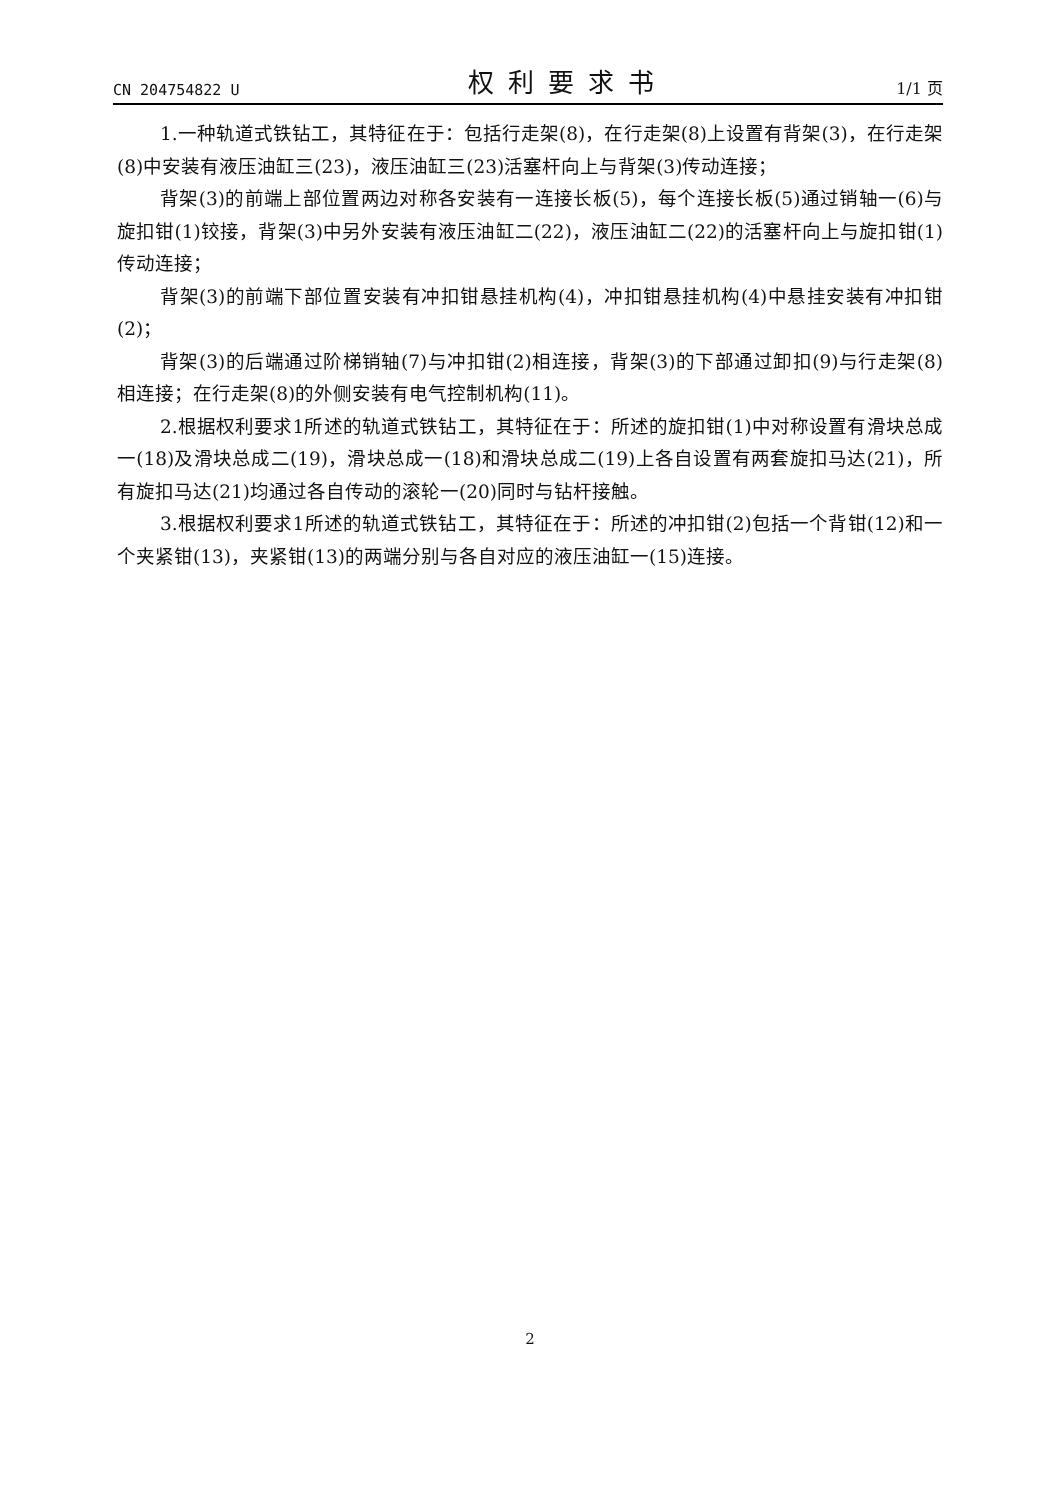CN 204754822 U 权利要求书 1/1 页
1.一种轨道式铁钻工，其特征在于：包括行走架(8)，在行走架(8)上设置有背架(3)，在行走架(8)中安装有液压油缸三(23)，液压油缸三(23)活塞杆向上与背架(3)传动连接；
背架(3)的前端上部位置两边对称各安装有一连接长板(5)，每个连接长板(5)通过销轴一(6)与旋扣钳(1)铰接，背架(3)中另外安装有液压油缸二(22)，液压油缸二(22)的活塞杆向上与旋扣钳(1)传动连接；
背架(3)的前端下部位置安装有冲扣钳悬挂机构(4)，冲扣钳悬挂机构(4)中悬挂安装有冲扣钳(2)；
背架(3)的后端通过阶梯销轴(7)与冲扣钳(2)相连接，背架(3)的下部通过卸扣(9)与行走架(8)相连接；在行走架(8)的外侧安装有电气控制机构(11)。
2.根据权利要求1所述的轨道式铁钻工，其特征在于：所述的旋扣钳(1)中对称设置有滑块总成一(18)及滑块总成二(19)，滑块总成一(18)和滑块总成二(19)上各自设置有两套旋扣马达(21)，所有旋扣马达(21)均通过各自传动的滚轮一(20)同时与钻杆接触。
3.根据权利要求1所述的轨道式铁钻工，其特征在于：所述的冲扣钳(2)包括一个背钳(12)和一个夹紧钳(13)，夹紧钳(13)的两端分别与各自对应的液压油缸一(15)连接。
2